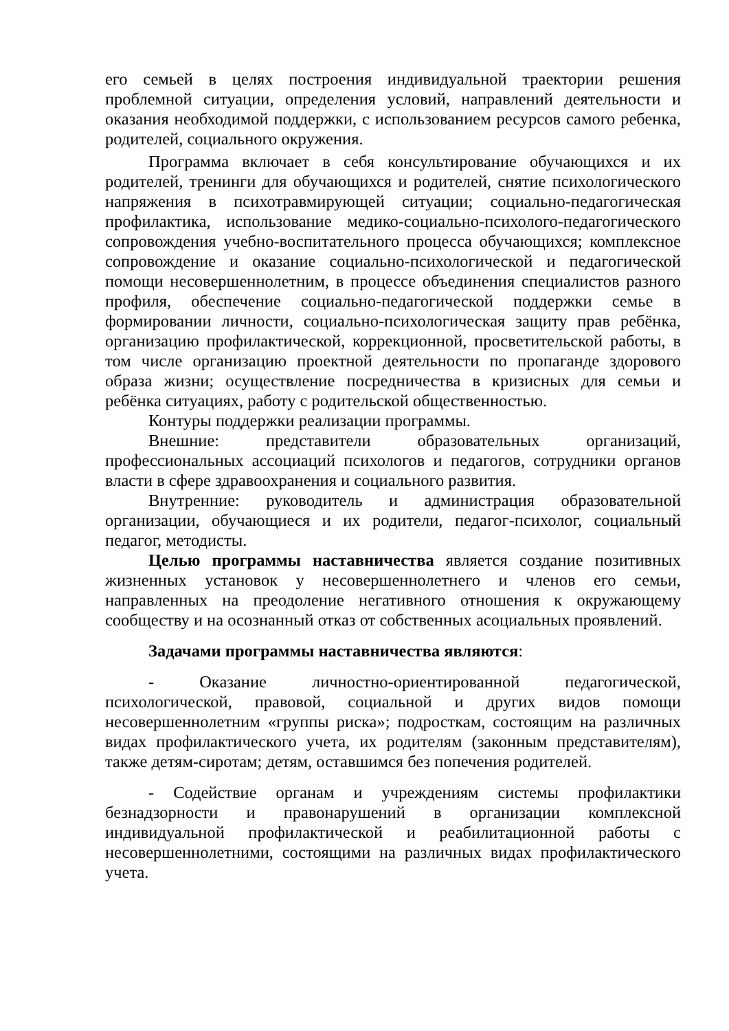его семьей в целях построения индивидуальной траектории решения проблемной ситуации, определения условий, направлений деятельности и оказания необходимой поддержки, с использованием ресурсов самого ребенка, родителей, социального окружения.
Программа включает в себя консультирование обучающихся и их родителей, тренинги для обучающихся и родителей, снятие психологического напряжения в психотравмирующей ситуации; социально-педагогическая профилактика, использование медико-социально-психолого-педагогического сопровождения учебно-воспитательного процесса обучающихся; комплексное сопровождение и оказание социально-психологической и педагогической помощи несовершеннолетним, в процессе объединения специалистов разного профиля, обеспечение социально-педагогической поддержки семье в формировании личности, социально-психологическая защиту прав ребёнка, организацию профилактической, коррекционной, просветительской работы, в том числе организацию проектной деятельности по пропаганде здорового образа жизни; осуществление посредничества в кризисных для семьи и ребёнка ситуациях, работу с родительской общественностью.
Контуры поддержки реализации программы.
Внешние: представители образовательных организаций, профессиональных ассоциаций психологов и педагогов, сотрудники органов власти в сфере здравоохранения и социального развития.
Внутренние: руководитель и администрация образовательной организации, обучающиеся и их родители, педагог-психолог, социальный педагог, методисты.
Целью программы наставничества является создание позитивных жизненных установок у несовершеннолетнего и членов его семьи, направленных на преодоление негативного отношения к окружающему сообществу и на осознанный отказ от собственных асоциальных проявлений.
Задачами программы наставничества являются:
- Оказание личностно-ориентированной педагогической, психологической, правовой, социальной и других видов помощи несовершеннолетним «группы риска»; подросткам, состоящим на различных видах профилактического учета, их родителям (законным представителям), также детям-сиротам; детям, оставшимся без попечения родителей.
- Содействие органам и учреждениям системы профилактики безнадзорности и правонарушений в организации комплексной индивидуальной профилактической и реабилитационной работы с несовершеннолетними, состоящими на различных видах профилактического учета.